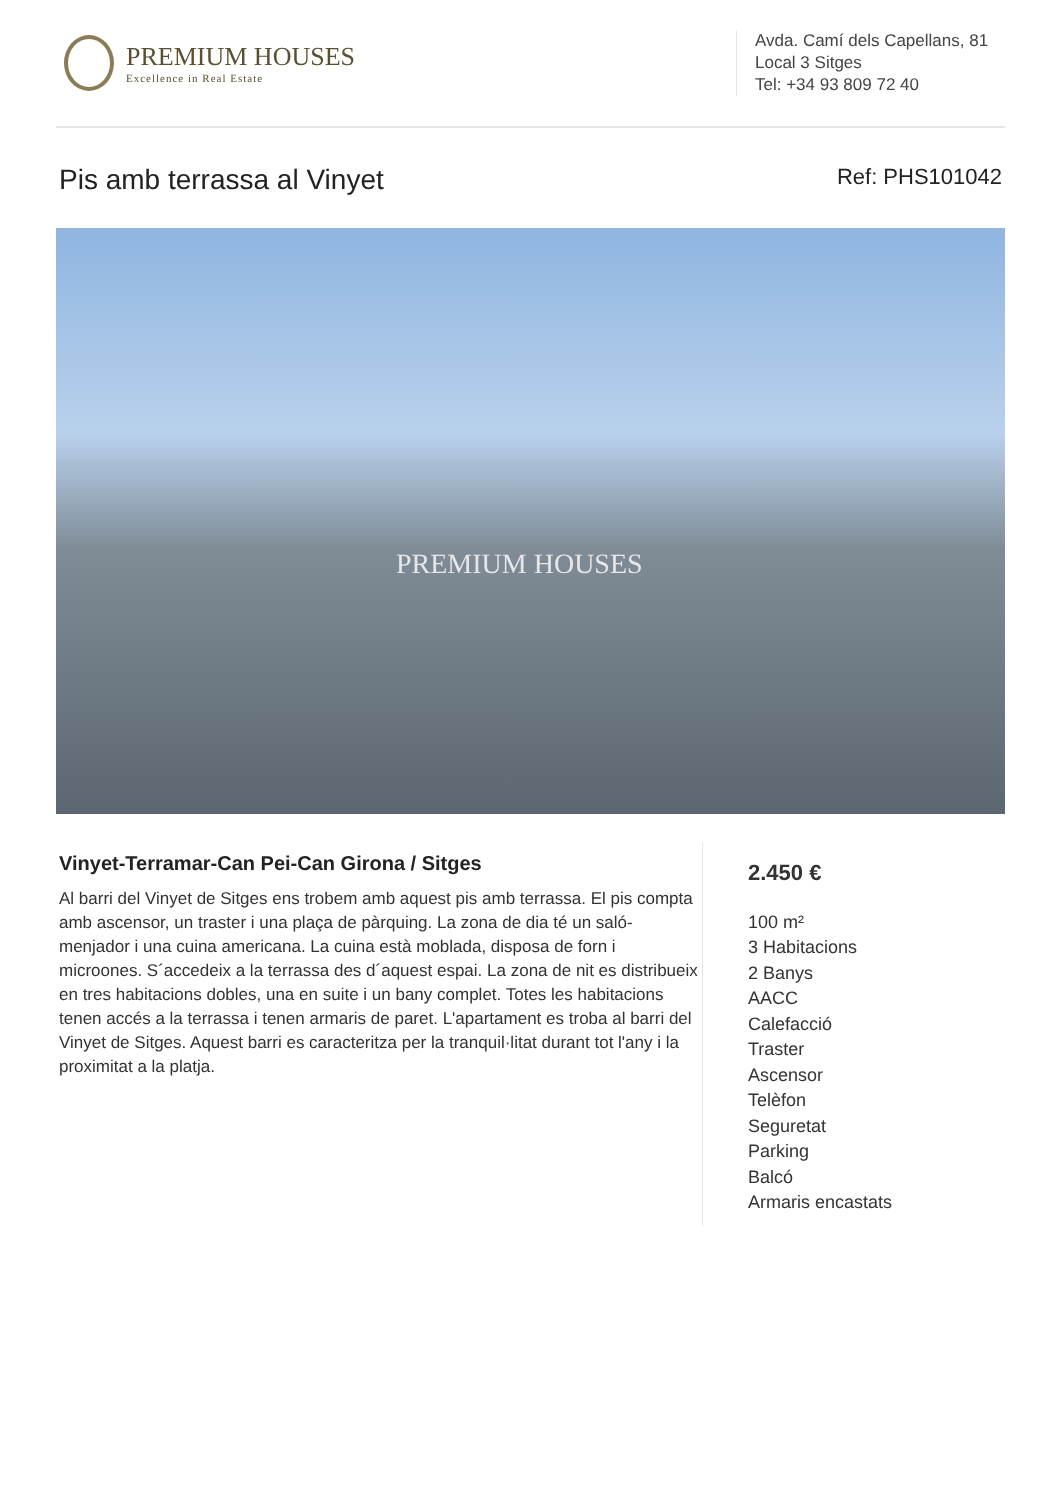PREMIUM HOUSES
Excellence in Real Estate
Avda. Camí dels Capellans, 81
Local 3 Sitges
Tel: +34 93 809 72 40
Pis amb terrassa al Vinyet
Ref: PHS101042
PREMIUM HOUSES
Vinyet-Terramar-Can Pei-Can Girona / Sitges
Al barri del Vinyet de Sitges ens trobem amb aquest pis amb terrassa. El pis compta amb ascensor, un traster i una plaça de pàrquing. La zona de dia té un saló-menjador i una cuina americana. La cuina està moblada, disposa de forn i microones. S´accedeix a la terrassa des d´aquest espai. La zona de nit es distribueix en tres habitacions dobles, una en suite i un bany complet. Totes les habitacions tenen accés a la terrassa i tenen armaris de paret. L'apartament es troba al barri del Vinyet de Sitges. Aquest barri es caracteritza per la tranquil·litat durant tot l'any i la proximitat a la platja.
2.450 €
100 m²
3 Habitacions
2 Banys
AACC
Calefacció
Traster
Ascensor
Telèfon
Seguretat
Parking
Balcó
Armaris encastats